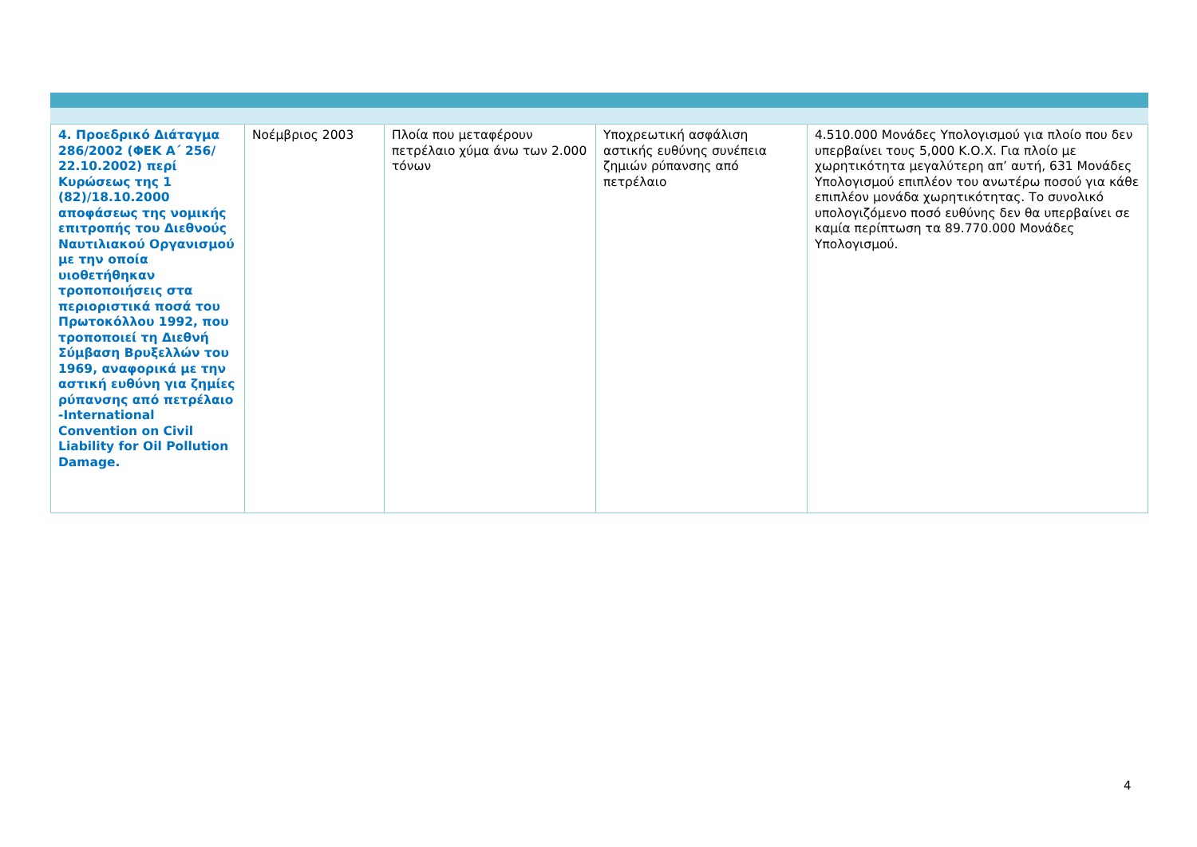| 4. Προεδρικό Διάταγμα 286/2002 (ΦΕΚ Α΄ 256/ 22.10.2002) περί Κυρώσεως της 1 (82)/18.10.2000 αποφάσεως της νομικής επιτροπής του Διεθνούς Ναυτιλιακού Οργανισμού με την οποία υιοθετήθηκαν τροποποιήσεις στα περιοριστικά ποσά του Πρωτοκόλλου 1992, που τροποποιεί τη Διεθνή Σύμβαση Βρυξελλών του 1969, αναφορικά με την αστική ευθύνη για ζημίες ρύπανσης από πετρέλαιο -International Convention on Civil Liability for Oil Pollution Damage. | Νοέμβριος 2003 | Πλοία που μεταφέρουν πετρέλαιο χύμα άνω των 2.000 τόνων | Υποχρεωτική ασφάλιση αστικής ευθύνης συνέπεια ζημιών ρύπανσης από πετρέλαιο | 4.510.000 Μονάδες Υπολογισμού για πλοίο που δεν υπερβαίνει τους 5,000 Κ.Ο.Χ. Για πλοίο με χωρητικότητα μεγαλύτερη απ’ αυτή, 631 Μονάδες Υπολογισμού επιπλέον του ανωτέρω ποσού για κάθε επιπλέον μονάδα χωρητικότητας. Το συνολικό υπολογιζόμενο ποσό ευθύνης δεν θα υπερβαίνει σε καμία περίπτωση τα 89.770.000 Μονάδες Υπολογισμού. |
4